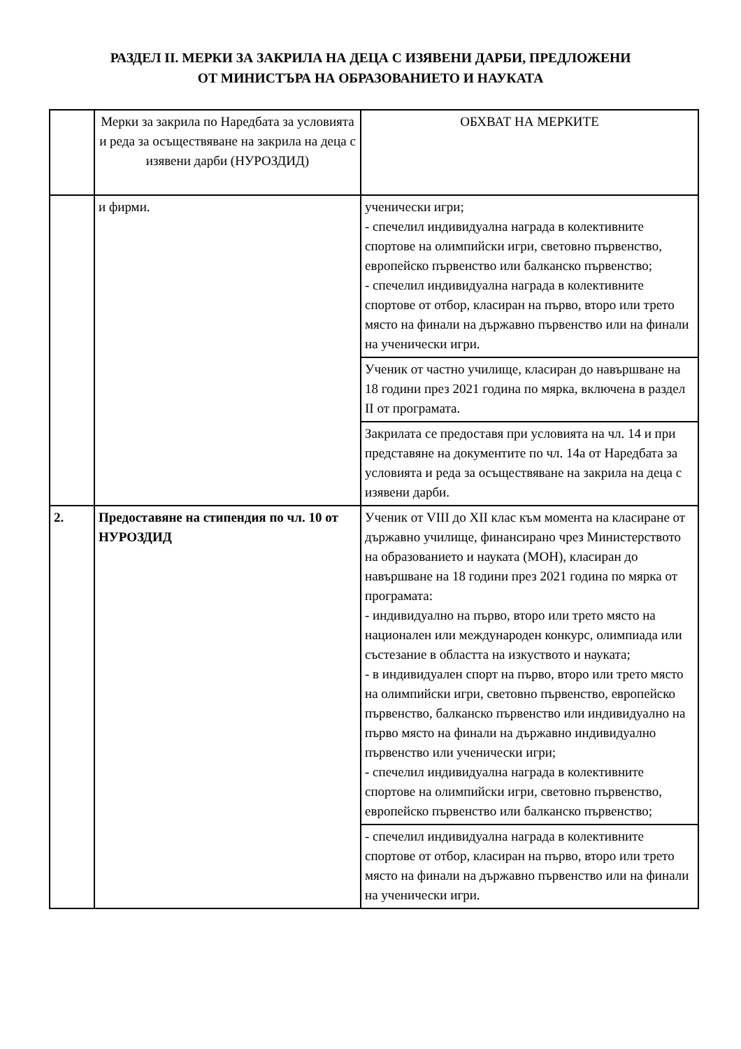РАЗДЕЛ II. МЕРКИ ЗА ЗАКРИЛА НА ДЕЦА С ИЗЯВЕНИ ДАРБИ, ПРЕДЛОЖЕНИ
ОТ МИНИСТЪРА НА ОБРАЗОВАНИЕТО И НАУКАТА
| | Мерки за закрила по Наредбата за условията и реда за осъществяване на закрила на деца с изявени дарби (НУРОЗДИД) | ОБХВАТ НА МЕРКИТЕ |
| --- | --- | --- |
| | и фирми. | ученически игри; - спечелил индивидуална награда в колективните спортове на олимпийски игри, световно първенство, европейско първенство или балканско първенство; - спечелил индивидуална награда в колективните спортове от отбор, класиран на първо, второ или трето място на финали на държавно първенство или на финали на ученически игри. |
| | | Ученик от частно училище, класиран до навършване на 18 години през 2021 година по мярка, включена в раздел II от програмата. |
| | | Закрилата се предоставя при условията на чл. 14 и при представяне на документите по чл. 14а от Наредбата за условията и реда за осъществяване на закрила на деца с изявени дарби. |
| 2. | Предоставяне на стипендия по чл. 10 от НУРОЗДИД | Ученик от VIII до XII клас към момента на класиране от държавно училище, финансирано чрез Министерството на образованието и науката (МОН), класиран до навършване на 18 години през 2021 година по мярка от програмата: - индивидуално на първо, второ или трето място на национален или международен конкурс, олимпиада или състезание в областта на изкуството и науката; - в индивидуален спорт на първо, второ или трето място на олимпийски игри, световно първенство, европейско първенство, балканско първенство или индивидуално на първо място на финали на държавно индивидуално първенство или ученически игри; - спечелил индивидуална награда в колективните спортове на олимпийски игри, световно първенство, европейско първенство или балканско първенство; |
| | | - спечелил индивидуална награда в колективните спортове от отбор, класиран на първо, второ или трето място на финали на държавно първенство или на финали на ученически игри. |